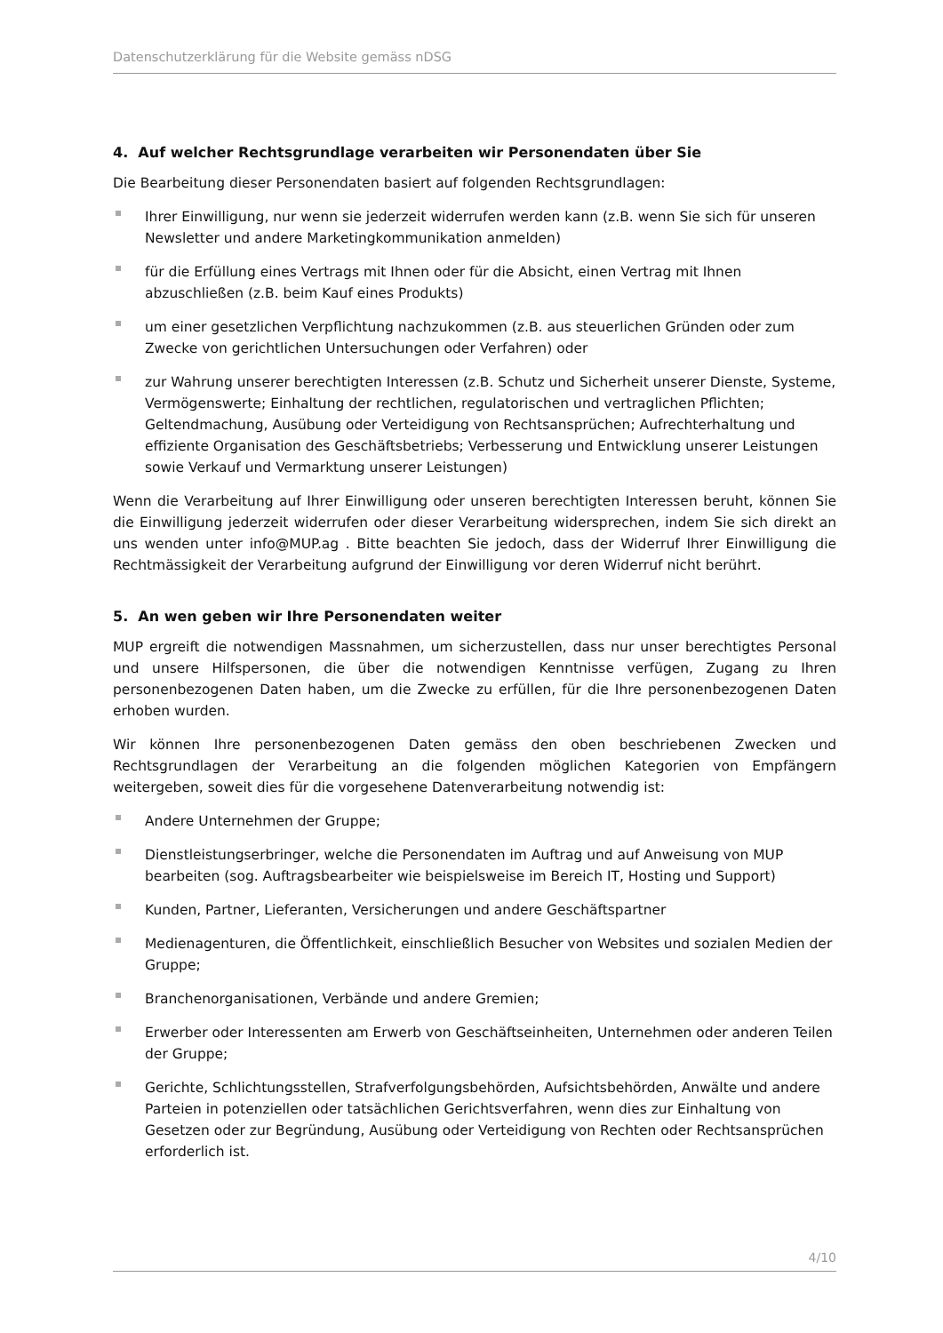Datenschutzerklärung für die Website gemäss nDSG
4. Auf welcher Rechtsgrundlage verarbeiten wir Personendaten über Sie
Die Bearbeitung dieser Personendaten basiert auf folgenden Rechtsgrundlagen:
Ihrer Einwilligung, nur wenn sie jederzeit widerrufen werden kann (z.B. wenn Sie sich für unseren Newsletter und andere Marketingkommunikation anmelden)
für die Erfüllung eines Vertrags mit Ihnen oder für die Absicht, einen Vertrag mit Ihnen abzuschließen (z.B. beim Kauf eines Produkts)
um einer gesetzlichen Verpflichtung nachzukommen (z.B. aus steuerlichen Gründen oder zum Zwecke von gerichtlichen Untersuchungen oder Verfahren) oder
zur Wahrung unserer berechtigten Interessen (z.B. Schutz und Sicherheit unserer Dienste, Systeme, Vermögenswerte; Einhaltung der rechtlichen, regulatorischen und vertraglichen Pflichten; Geltendmachung, Ausübung oder Verteidigung von Rechtsansprüchen; Aufrechterhaltung und effiziente Organisation des Geschäftsbetriebs; Verbesserung und Entwicklung unserer Leistungen sowie Verkauf und Vermarktung unserer Leistungen)
Wenn die Verarbeitung auf Ihrer Einwilligung oder unseren berechtigten Interessen beruht, können Sie die Einwilligung jederzeit widerrufen oder dieser Verarbeitung widersprechen, indem Sie sich direkt an uns wenden unter info@MUP.ag . Bitte beachten Sie jedoch, dass der Widerruf Ihrer Einwilligung die Rechtmässigkeit der Verarbeitung aufgrund der Einwilligung vor deren Widerruf nicht berührt.
5. An wen geben wir Ihre Personendaten weiter
MUP ergreift die notwendigen Massnahmen, um sicherzustellen, dass nur unser berechtigtes Personal und unsere Hilfspersonen, die über die notwendigen Kenntnisse verfügen, Zugang zu Ihren personenbezogenen Daten haben, um die Zwecke zu erfüllen, für die Ihre personenbezogenen Daten erhoben wurden.
Wir können Ihre personenbezogenen Daten gemäss den oben beschriebenen Zwecken und Rechtsgrundlagen der Verarbeitung an die folgenden möglichen Kategorien von Empfängern weitergeben, soweit dies für die vorgesehene Datenverarbeitung notwendig ist:
Andere Unternehmen der Gruppe;
Dienstleistungserbringer, welche die Personendaten im Auftrag und auf Anweisung von MUP bearbeiten (sog. Auftragsbearbeiter wie beispielsweise im Bereich IT, Hosting und Support)
Kunden, Partner, Lieferanten, Versicherungen und andere Geschäftspartner
Medienagenturen, die Öffentlichkeit, einschließlich Besucher von Websites und sozialen Medien der Gruppe;
Branchenorganisationen, Verbände und andere Gremien;
Erwerber oder Interessenten am Erwerb von Geschäftseinheiten, Unternehmen oder anderen Teilen der Gruppe;
Gerichte, Schlichtungsstellen, Strafverfolgungsbehörden, Aufsichtsbehörden, Anwälte und andere Parteien in potenziellen oder tatsächlichen Gerichtsverfahren, wenn dies zur Einhaltung von Gesetzen oder zur Begründung, Ausübung oder Verteidigung von Rechten oder Rechtsansprüchen erforderlich ist.
4/10